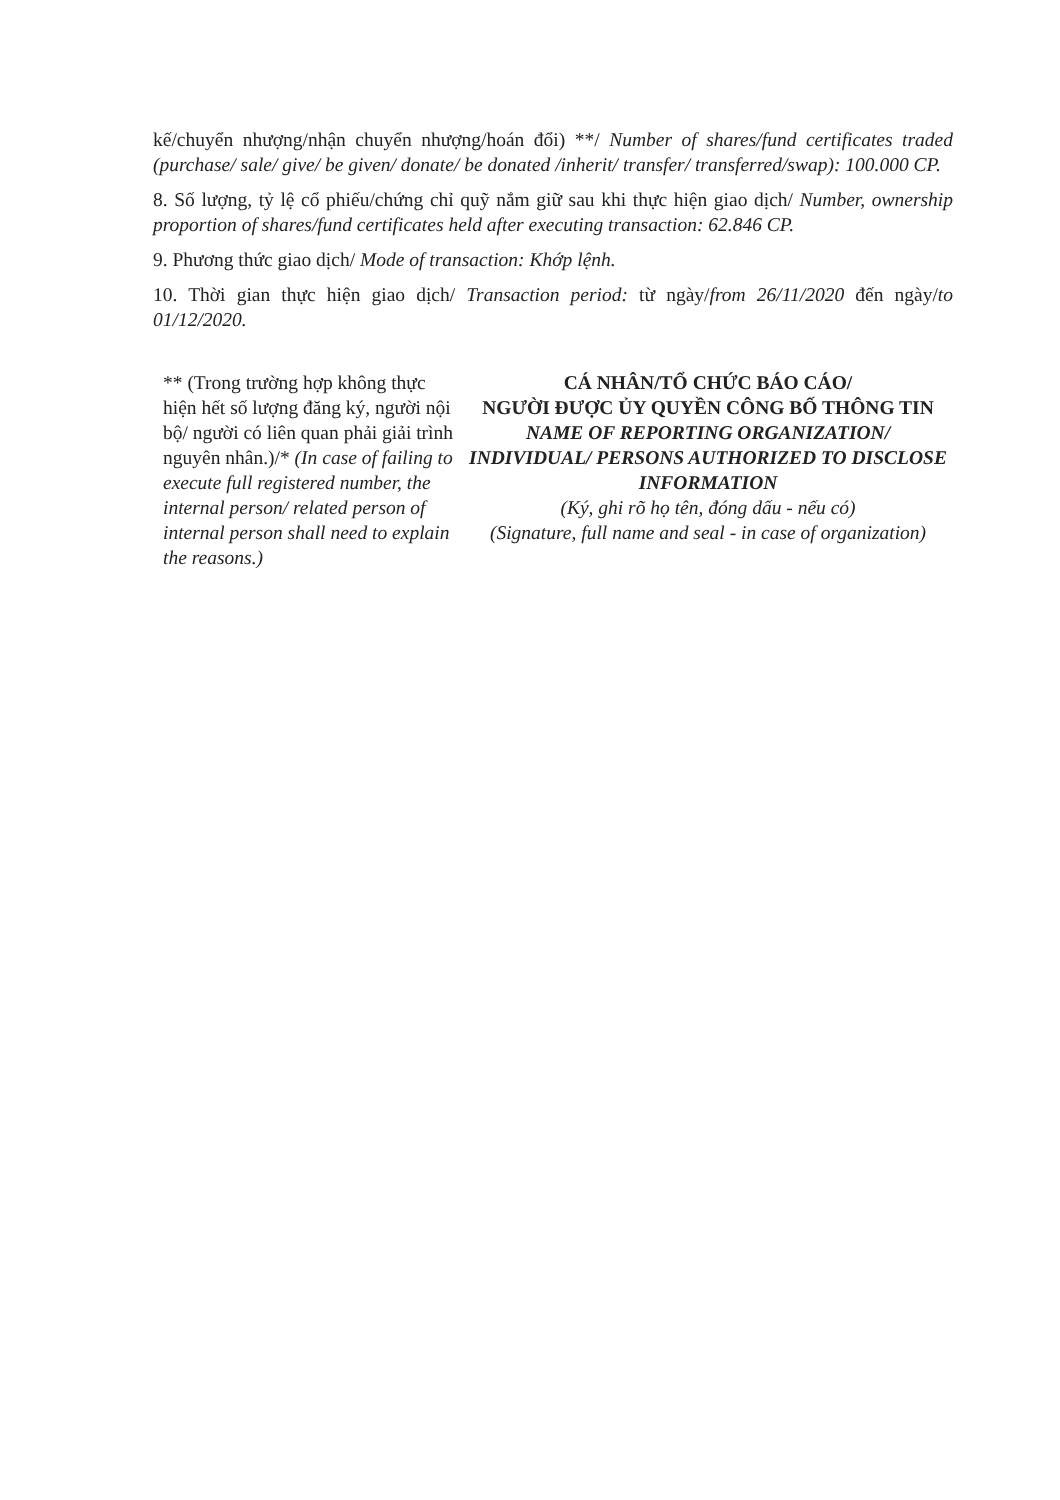kế/chuyển nhượng/nhận chuyển nhượng/hoán đổi) **/ Number of shares/fund certificates traded (purchase/ sale/ give/ be given/ donate/ be donated /inherit/ transfer/ transferred/swap): 100.000 CP.
8. Số lượng, tỷ lệ cổ phiếu/chứng chỉ quỹ nắm giữ sau khi thực hiện giao dịch/ Number, ownership proportion of shares/fund certificates held after executing transaction: 62.846 CP.
9. Phương thức giao dịch/ Mode of transaction: Khớp lệnh.
10. Thời gian thực hiện giao dịch/ Transaction period: từ ngày/from 26/11/2020 đến ngày/to 01/12/2020.
** (Trong trường hợp không thực hiện hết số lượng đăng ký, người nội bộ/ người có liên quan phải giải trình nguyên nhân.)/* (In case of failing to execute full registered number, the internal person/ related person of internal person shall need to explain the reasons.)
CÁ NHÂN/TỔ CHỨC BÁO CÁO/
NGƯỜI ĐƯỢC ỦY QUYỀN CÔNG BỐ THÔNG TIN
NAME OF REPORTING ORGANIZATION/ INDIVIDUAL/ PERSONS AUTHORIZED TO DISCLOSE INFORMATION
(Ký, ghi rõ họ tên, đóng dấu - nếu có)
(Signature, full name and seal - in case of organization)